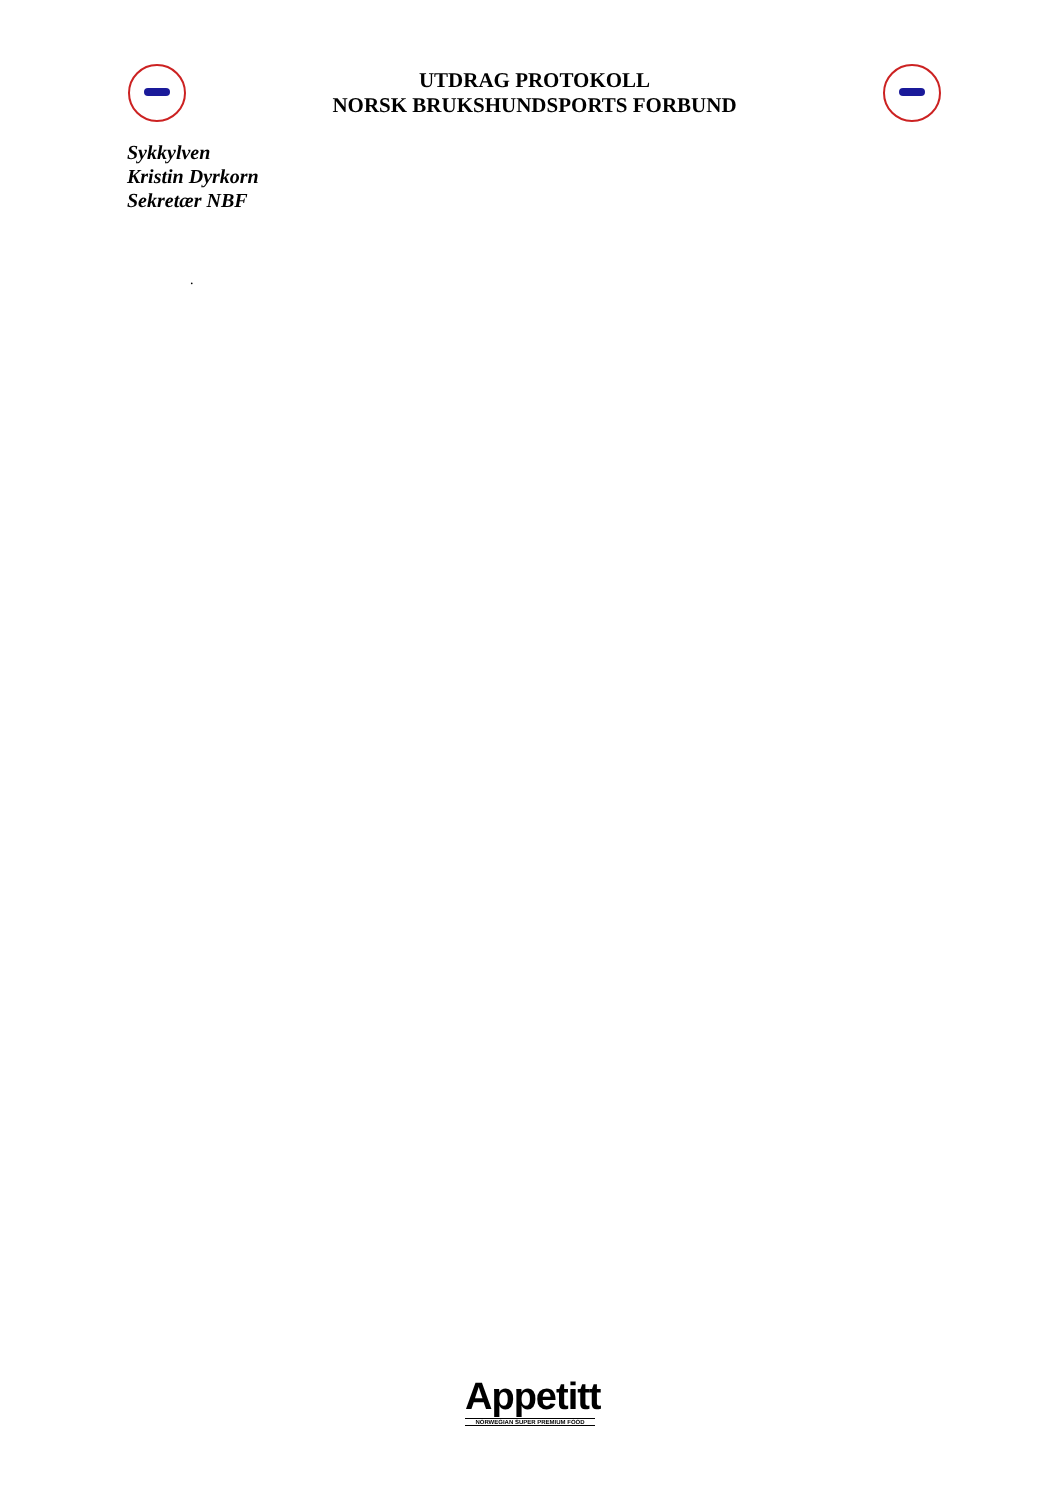UTDRAG PROTOKOLL
NORSK BRUKSHUNDSPORTS FORBUND
Sykkylven
Kristin Dyrkorn
Sekretær NBF
.
Appetitt
NORWEGIAN SUPER PREMIUM FOOD